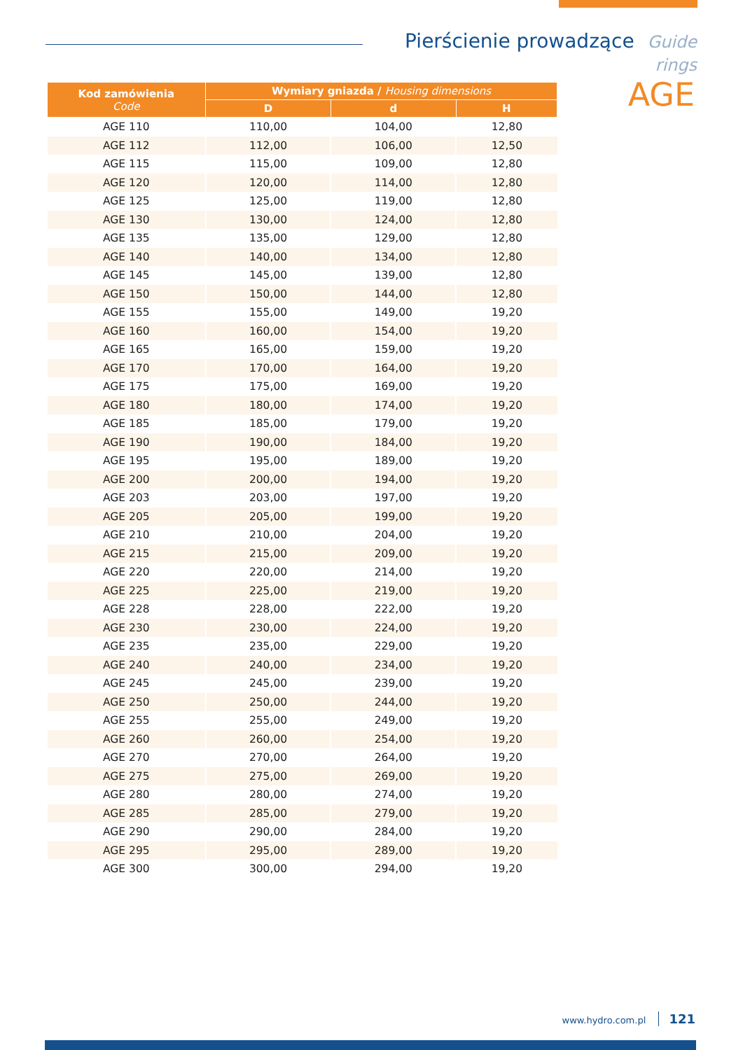Pierścienie prowadzące Guide rings
AGE
| Kod zamówienia Code | Wymiary gniazda / Housing dimensions | | |
| --- | --- | --- | --- |
| | D | d | H |
| AGE 110 | 110,00 | 104,00 | 12,80 |
| AGE 112 | 112,00 | 106,00 | 12,50 |
| AGE 115 | 115,00 | 109,00 | 12,80 |
| AGE 120 | 120,00 | 114,00 | 12,80 |
| AGE 125 | 125,00 | 119,00 | 12,80 |
| AGE 130 | 130,00 | 124,00 | 12,80 |
| AGE 135 | 135,00 | 129,00 | 12,80 |
| AGE 140 | 140,00 | 134,00 | 12,80 |
| AGE 145 | 145,00 | 139,00 | 12,80 |
| AGE 150 | 150,00 | 144,00 | 12,80 |
| AGE 155 | 155,00 | 149,00 | 19,20 |
| AGE 160 | 160,00 | 154,00 | 19,20 |
| AGE 165 | 165,00 | 159,00 | 19,20 |
| AGE 170 | 170,00 | 164,00 | 19,20 |
| AGE 175 | 175,00 | 169,00 | 19,20 |
| AGE 180 | 180,00 | 174,00 | 19,20 |
| AGE 185 | 185,00 | 179,00 | 19,20 |
| AGE 190 | 190,00 | 184,00 | 19,20 |
| AGE 195 | 195,00 | 189,00 | 19,20 |
| AGE 200 | 200,00 | 194,00 | 19,20 |
| AGE 203 | 203,00 | 197,00 | 19,20 |
| AGE 205 | 205,00 | 199,00 | 19,20 |
| AGE 210 | 210,00 | 204,00 | 19,20 |
| AGE 215 | 215,00 | 209,00 | 19,20 |
| AGE 220 | 220,00 | 214,00 | 19,20 |
| AGE 225 | 225,00 | 219,00 | 19,20 |
| AGE 228 | 228,00 | 222,00 | 19,20 |
| AGE 230 | 230,00 | 224,00 | 19,20 |
| AGE 235 | 235,00 | 229,00 | 19,20 |
| AGE 240 | 240,00 | 234,00 | 19,20 |
| AGE 245 | 245,00 | 239,00 | 19,20 |
| AGE 250 | 250,00 | 244,00 | 19,20 |
| AGE 255 | 255,00 | 249,00 | 19,20 |
| AGE 260 | 260,00 | 254,00 | 19,20 |
| AGE 270 | 270,00 | 264,00 | 19,20 |
| AGE 275 | 275,00 | 269,00 | 19,20 |
| AGE 280 | 280,00 | 274,00 | 19,20 |
| AGE 285 | 285,00 | 279,00 | 19,20 |
| AGE 290 | 290,00 | 284,00 | 19,20 |
| AGE 295 | 295,00 | 289,00 | 19,20 |
| AGE 300 | 300,00 | 294,00 | 19,20 |
www.hydro.com.pl 121